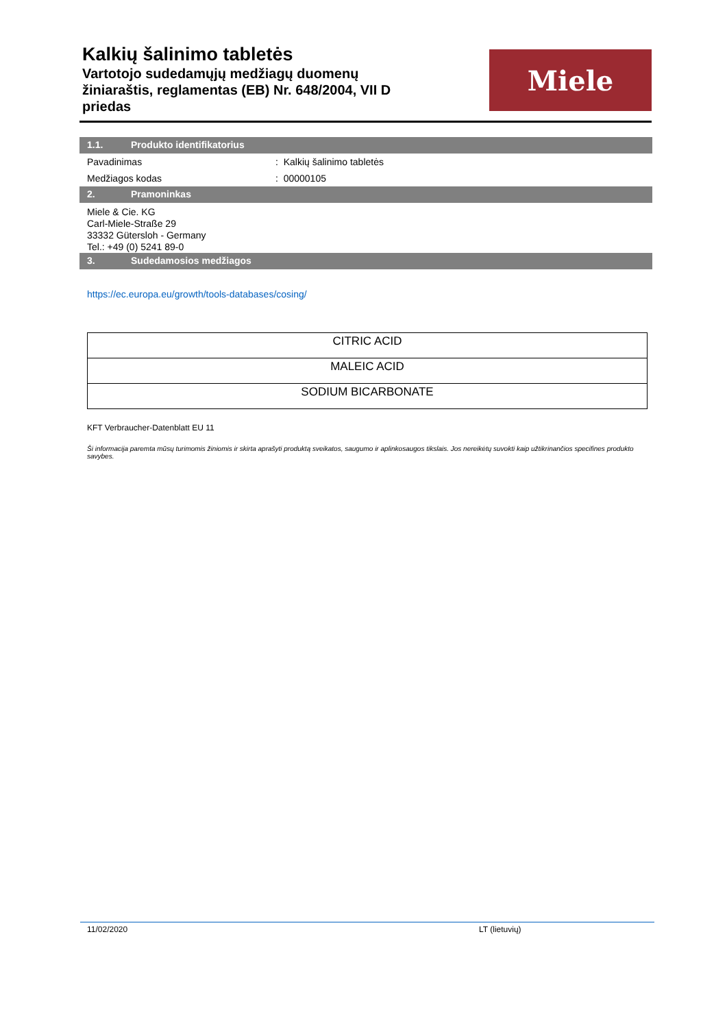Kalkių šalinimo tabletės
Vartotojo sudedamųjų medžiagų duomenų
žiniaraštis, reglamentas (EB) Nr. 648/2004, VII D
priedas
Miele
1.1. Produkto identifikatorius
Pavadinimas: Kalkių šalinimo tabletės
Medžiagos kodas: 00000105
2. Pramoninkas
Miele & Cie. KG
Carl-Miele-Straße 29
33332 Gütersloh - Germany
Tel.: +49 (0) 5241 89-0
3. Sudedamosios medžiagos
https://ec.europa.eu/growth/tools-databases/cosing/
| CITRIC ACID |
| MALEIC ACID |
| SODIUM BICARBONATE |
KFT Verbraucher-Datenblatt EU 11
Ši informacija paremta mūsų turimomis žiniomis ir skirta aprašyti produktą sveikatos, saugumo ir aplinkosaugos tikslais. Jos nereikėtų suvokti kaip užtikrinančios specifines produkto savybes.
11/02/2020 LT (lietuvių)